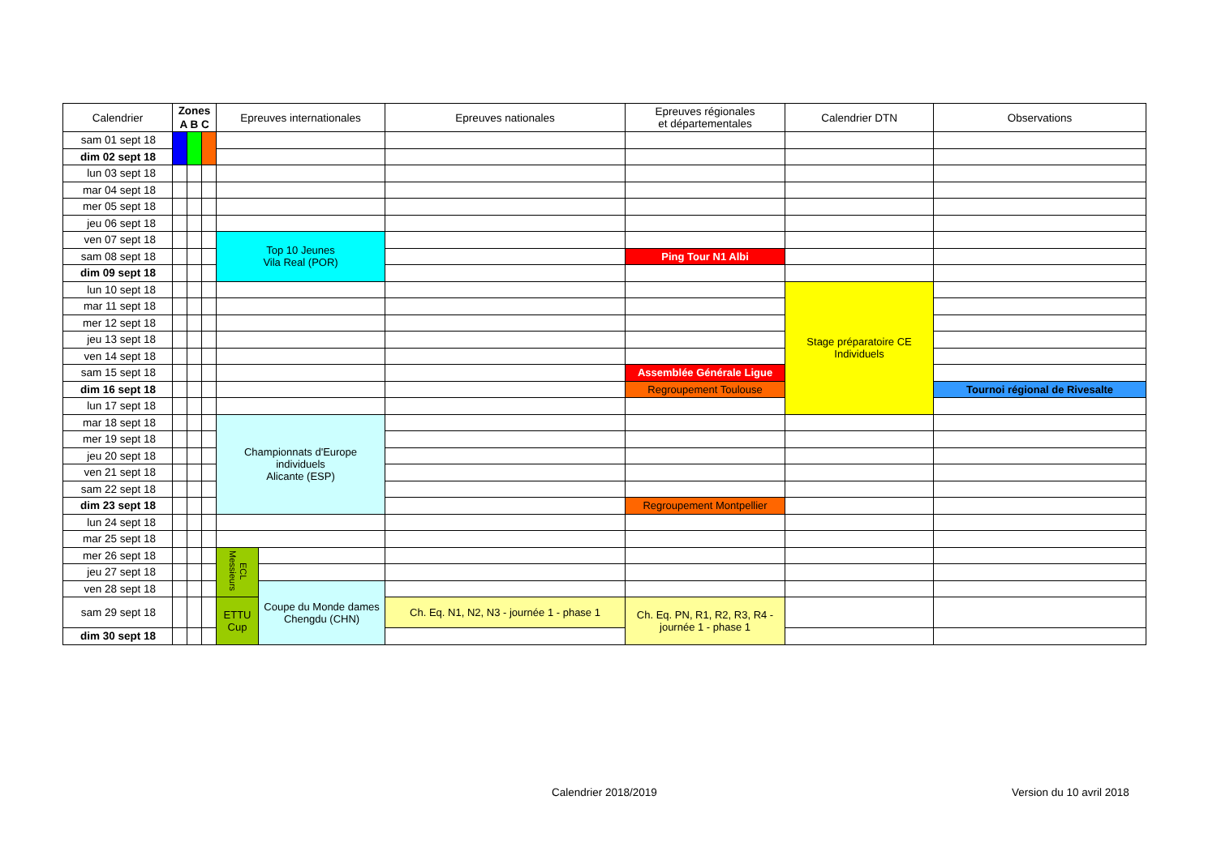| Calendrier | Zones A B C | | | Epreuves internationales | | Epreuves nationales | Epreuves régionales et départementales | Calendrier DTN | Observations |
| --- | --- | --- | --- | --- | --- | --- | --- | --- | --- |
| sam 01 sept 18 | | | | | | | | | |
| dim 02 sept 18 | | | | | | | | | |
| lun 03 sept 18 | | | | | | | | | |
| mar 04 sept 18 | | | | | | | | | |
| mer 05 sept 18 | | | | | | | | | |
| jeu 06 sept 18 | | | | | | | | | |
| ven 07 sept 18 | | | | Top 10 Jeunes Vila Real (POR) | | | | | |
| sam 08 sept 18 | | | | | | | Ping Tour N1 Albi | | |
| dim 09 sept 18 | | | | | | | | | |
| lun 10 sept 18 | | | | | | | | Stage préparatoire CE Individuels | |
| mar 11 sept 18 | | | | | | | | | |
| mer 12 sept 18 | | | | | | | | | |
| jeu 13 sept 18 | | | | | | | | | |
| ven 14 sept 18 | | | | | | | | | |
| sam 15 sept 18 | | | | | | | Assemblée Générale Ligue | | |
| dim 16 sept 18 | | | | | | | Regroupement Toulouse | | Tournoi régional de Rivesalte |
| lun 17 sept 18 | | | | | | | | | |
| mar 18 sept 18 | | | | Championnats d'Europe individuels Alicante (ESP) | | | | | |
| mer 19 sept 18 | | | | | | | | | |
| jeu 20 sept 18 | | | | | | | | | |
| ven 21 sept 18 | | | | | | | | | |
| sam 22 sept 18 | | | | | | | | | |
| dim 23 sept 18 | | | | | | | Regroupement Montpellier | | |
| lun 24 sept 18 | | | | | | | | | |
| mar 25 sept 18 | | | | | | | | | |
| mer 26 sept 18 | | | | ECL Messieurs | | | | | |
| jeu 27 sept 18 | | | | | | | | | |
| ven 28 sept 18 | | | | | Coupe du Monde dames Chengdu (CHN) | | | | |
| sam 29 sept 18 | | | | ETTU Cup | | Ch. Eq. N1, N2, N3 - journée 1 - phase 1 | Ch. Eq. PN, R1, R2, R3, R4 - journée 1 - phase 1 | | |
| dim 30 sept 18 | | | | | | | | | |
Calendrier 2018/2019 Version du 10 avril 2018